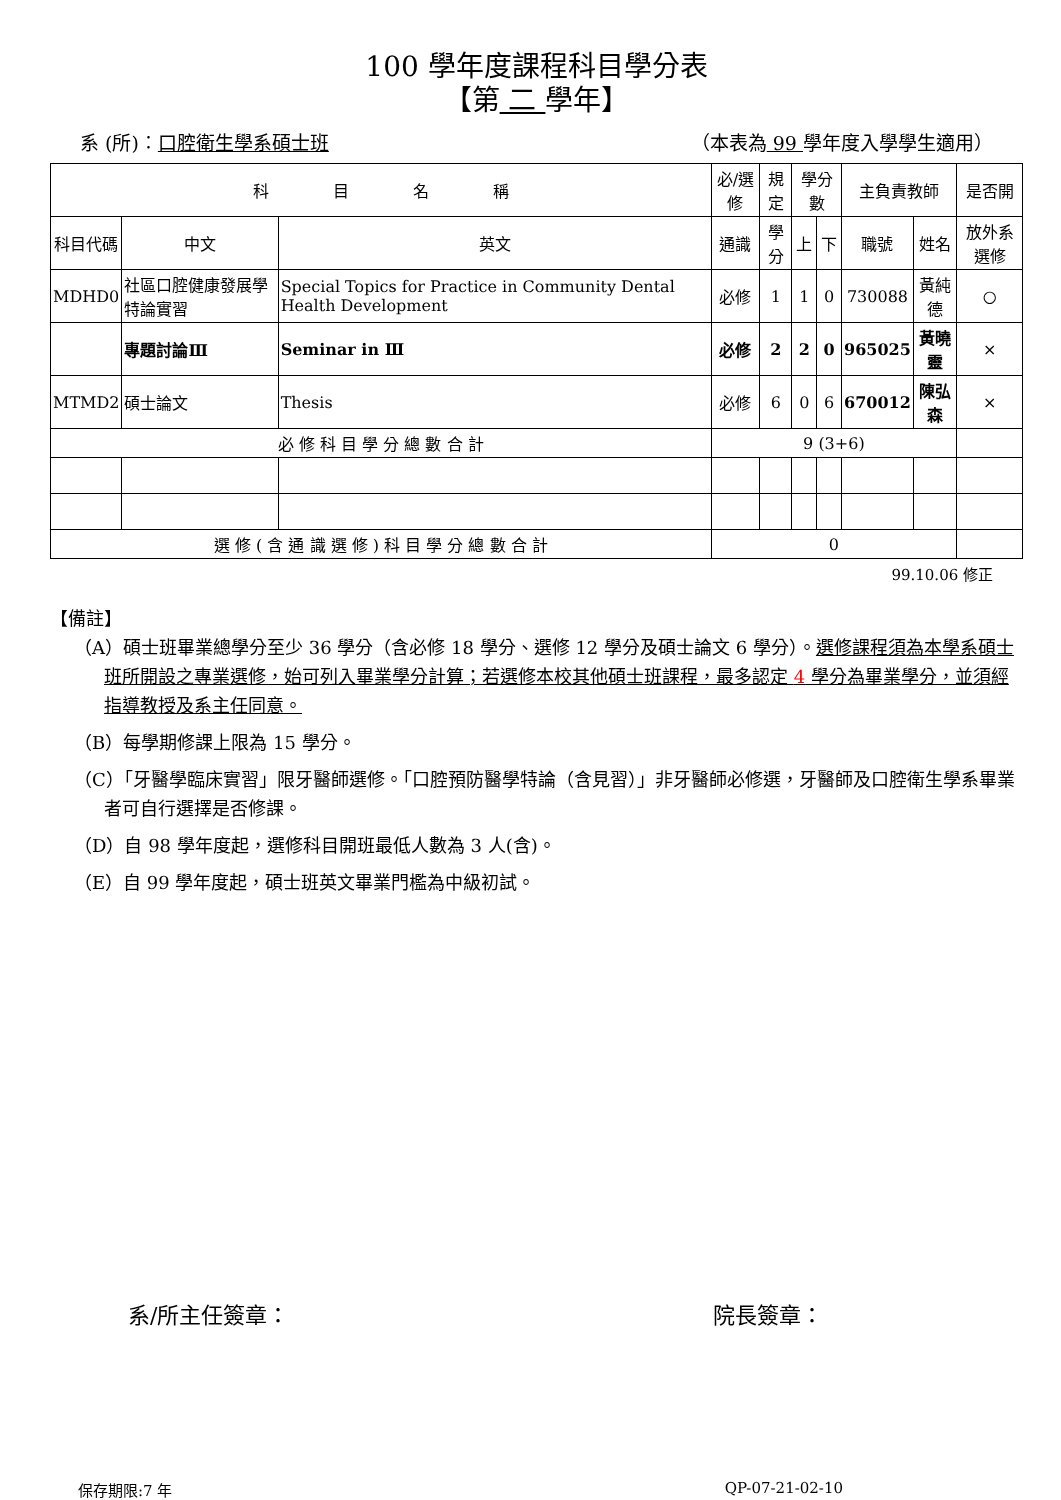100 學年度課程科目學分表
【第 二 學年】
系 (所)︰口腔衛生學系碩士班 （本表為 99 學年度入學學生適用）
| 科 目 名 稱 | | | 必/選修 | 規定 | 學分數 | | 主負責教師 | | 是否開 |
| --- | --- | --- | --- | --- | --- | --- | --- | --- | --- |
| 科目代碼 | 中文 | 英文 | 通識 | 學分 | 上 | 下 | 職號 | 姓名 | 放外系選修 |
| MDHD0 | 社區口腔健康發展學特論實習 | Special Topics for Practice in Community Dental Health Development | 必修 | 1 | 1 | 0 | 730088 | 黃純德 | ○ |
| | 專題討論Ⅲ | Seminar in Ⅲ | 必修 | 2 | 2 | 0 | 965025 | 黃曉靈 | × |
| MTMD2 | 碩士論文 | Thesis | 必修 | 6 | 0 | 6 | 670012 | 陳弘森 | × |
| 必 修 科 目 學 分 總 數 合 計 | | | 9 (3+6) | | | | | | |
| 選 修 ( 含 通 識 選 修 ) 科 目 學 分 總 數 合 計 | | | 0 | | | | | | |
99.10.06 修正
【備註】
（A）碩士班畢業總學分至少 36 學分（含必修 18 學分、選修 12 學分及碩士論文 6 學分）。選修課程須為本學系碩士班所開設之專業選修，始可列入畢業學分計算；若選修本校其他碩士班課程，最多認定 4 學分為畢業學分，並須經指導教授及系主任同意。
（B）每學期修課上限為 15 學分。
（C）「牙醫學臨床實習」限牙醫師選修。「口腔預防醫學特論（含見習）」非牙醫師必修選，牙醫師及口腔衛生學系畢業者可自行選擇是否修課。
（D）自 98 學年度起，選修科目開班最低人數為 3 人(含)。
（E）自 99 學年度起，碩士班英文畢業門檻為中級初試。
系/所主任簽章： 院長簽章：
保存期限:7 年 QP-07-21-02-10